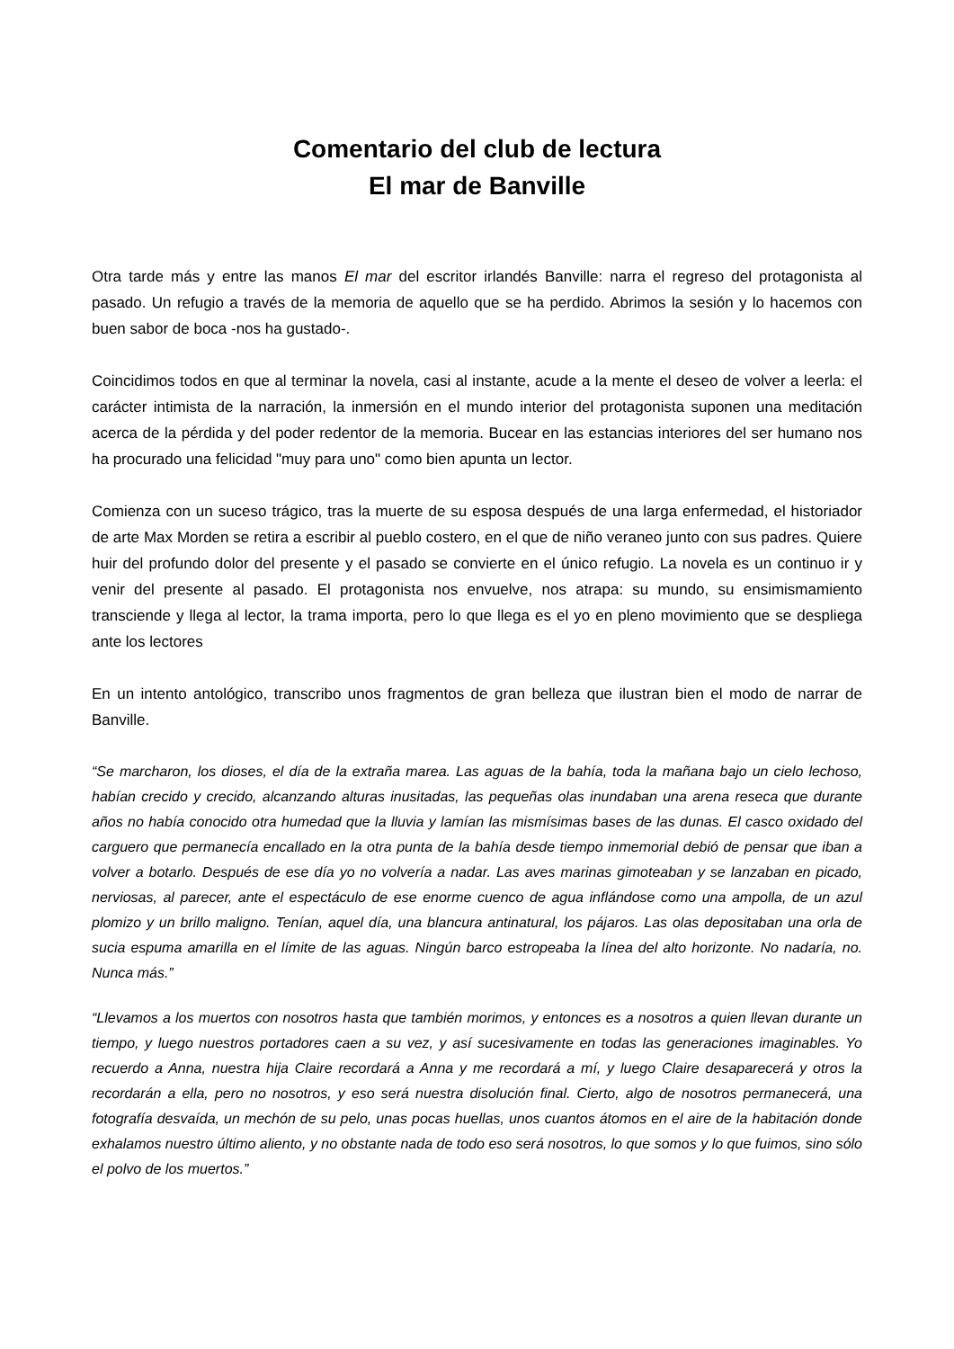Comentario del club de lectura
El mar de Banville
Otra tarde más y entre las manos El mar del escritor irlandés Banville: narra el regreso del protagonista al pasado. Un refugio a través de la memoria de aquello que se ha perdido. Abrimos la sesión y lo hacemos con buen sabor de boca -nos ha gustado-.
Coincidimos todos en que al terminar la novela, casi al instante, acude a la mente el deseo de volver a leerla: el carácter intimista de la narración, la inmersión en el mundo interior del protagonista suponen una meditación acerca de la pérdida y del poder redentor de la memoria. Bucear en las estancias interiores del ser humano nos ha procurado una felicidad "muy para uno" como bien apunta un lector.
Comienza con un suceso trágico, tras la muerte de su esposa después de una larga enfermedad, el historiador de arte Max Morden se retira a escribir al pueblo costero, en el que de niño veraneo junto con sus padres. Quiere huir del profundo dolor del presente y el pasado se convierte en el único refugio. La novela es un continuo ir y venir del presente al pasado. El protagonista nos envuelve, nos atrapa: su mundo, su ensimismamiento transciende y llega al lector, la trama importa, pero lo que llega es el yo en pleno movimiento que se despliega ante los lectores
En un intento antológico, transcribo unos fragmentos de gran belleza que ilustran bien el modo de narrar de Banville.
“Se marcharon, los dioses, el día de la extraña marea. Las aguas de la bahía, toda la mañana bajo un cielo lechoso, habían crecido y crecido, alcanzando alturas inusitadas, las pequeñas olas inundaban una arena reseca que durante años no había conocido otra humedad que la lluvia y lamían las mismísimas bases de las dunas. El casco oxidado del carguero que permanecía encallado en la otra punta de la bahía desde tiempo inmemorial debió de pensar que iban a volver a botarlo. Después de ese día yo no volvería a nadar. Las aves marinas gimoteaban y se lanzaban en picado, nerviosas, al parecer, ante el espectáculo de ese enorme cuenco de agua inflándose como una ampolla, de un azul plomizo y un brillo maligno. Tenían, aquel día, una blancura antinatural, los pájaros. Las olas depositaban una orla de sucia espuma amarilla en el límite de las aguas. Ningún barco estropeaba la línea del alto horizonte. No nadaría, no. Nunca más.”
“Llevamos a los muertos con nosotros hasta que también morimos, y entonces es a nosotros a quien llevan durante un tiempo, y luego nuestros portadores caen a su vez, y así sucesivamente en todas las generaciones imaginables. Yo recuerdo a Anna, nuestra hija Claire recordará a Anna y me recordará a mí, y luego Claire desaparecerá y otros la recordarán a ella, pero no nosotros, y eso será nuestra disolución final. Cierto, algo de nosotros permanecerá, una fotografía desvaída, un mechón de su pelo, unas pocas huellas, unos cuantos átomos en el aire de la habitación donde exhalamos nuestro último aliento, y no obstante nada de todo eso será nosotros, lo que somos y lo que fuimos, sino sólo el polvo de los muertos.”